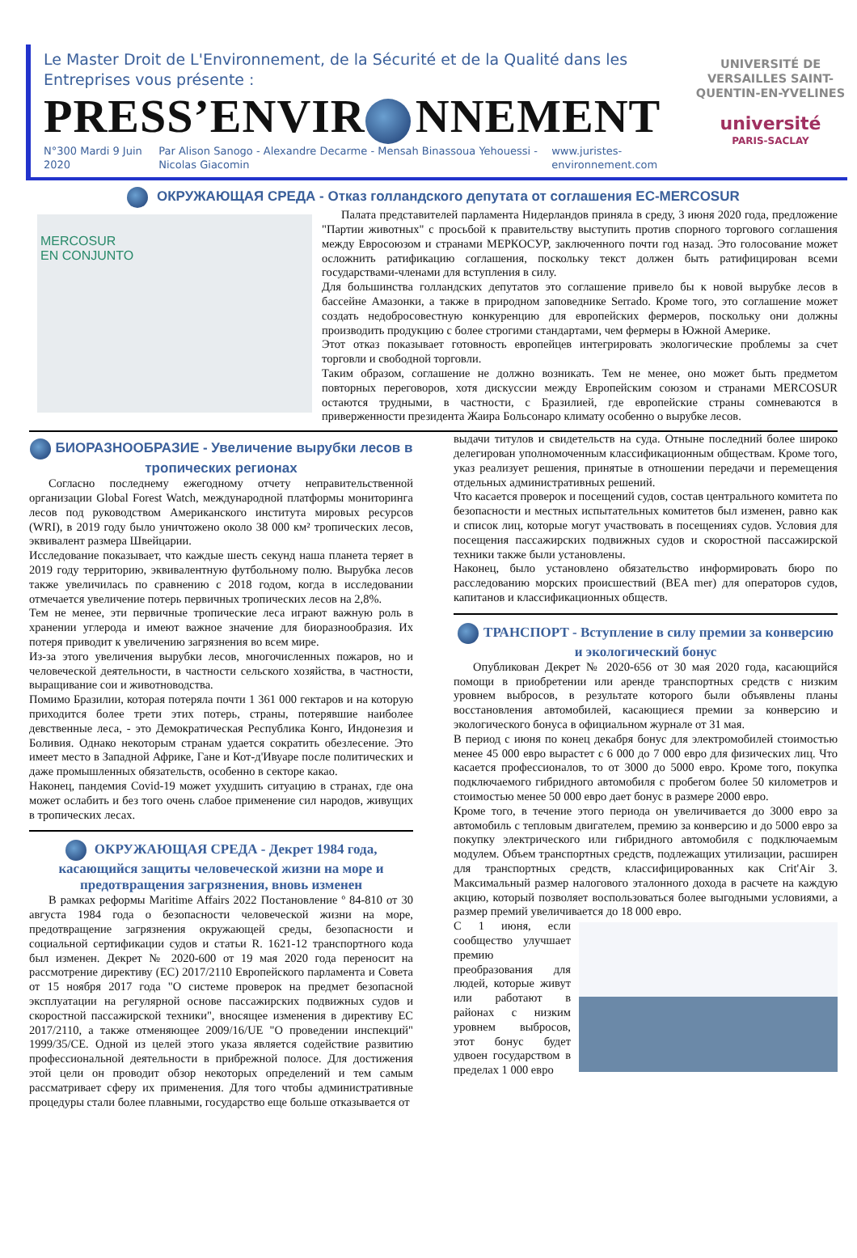Le Master Droit de L'Environnement, de la Sécurité et de la Qualité dans les Entreprises vous présente :
PRESS’ENVIR NNEMENT
N°300 Mardi 9 Juin 2020 Par Alison Sanogo - Alexandre Decarme - Mensah Binassoua Yehouessi - Nicolas Giacomin www.juristes-environnement.com
UNIVERSITÉ DE VERSAILLES SAINT-QUENTIN-EN-YVELINES
université
PARIS-SACLAY
ОКРУЖАЮЩАЯ СРЕДА - Отказ голландского депутата от соглашения ЕС-MERCOSUR
MERCOSUR
EN CONJUNTO
Палата представителей парламента Нидерландов приняла в среду, 3 июня 2020 года, предложение "Партии животных" с просьбой к правительству выступить против спорного торгового соглашения между Евросоюзом и странами МЕРКОСУР, заключенного почти год назад. Это голосование может осложнить ратификацию соглашения, поскольку текст должен быть ратифицирован всеми государствами-членами для вступления в силу.
Для большинства голландских депутатов это соглашение привело бы к новой вырубке лесов в бассейне Амазонки, а также в природном заповеднике Serrado. Кроме того, это соглашение может создать недобросовестную конкуренцию для европейских фермеров, поскольку они должны производить продукцию с более строгими стандартами, чем фермеры в Южной Америке.
Этот отказ показывает готовность европейцев интегрировать экологические проблемы за счет торговли и свободной торговли.
Таким образом, соглашение не должно возникать. Тем не менее, оно может быть предметом повторных переговоров, хотя дискуссии между Европейским союзом и странами MERCOSUR остаются трудными, в частности, с Бразилией, где европейские страны сомневаются в приверженности президента Жаира Больсонаро климату особенно о вырубке лесов.
БИОРАЗНООБРАЗИЕ - Увеличение вырубки лесов в тропических регионах
Согласно последнему ежегодному отчету неправительственной организации Global Forest Watch, международной платформы мониторинга лесов под руководством Американского института мировых ресурсов (WRI), в 2019 году было уничтожено около 38 000 км² тропических лесов, эквивалент размера Швейцарии.
Исследование показывает, что каждые шесть секунд наша планета теряет в 2019 году территорию, эквивалентную футбольному полю. Вырубка лесов также увеличилась по сравнению с 2018 годом, когда в исследовании отмечается увеличение потерь первичных тропических лесов на 2,8%.
Тем не менее, эти первичные тропические леса играют важную роль в хранении углерода и имеют важное значение для биоразнообразия. Их потеря приводит к увеличению загрязнения во всем мире.
Из-за этого увеличения вырубки лесов, многочисленных пожаров, но и человеческой деятельности, в частности сельского хозяйства, в частности, выращивание сои и животноводства.
Помимо Бразилии, которая потеряла почти 1 361 000 гектаров и на которую приходится более трети этих потерь, страны, потерявшие наиболее девственные леса, - это Демократическая Республика Конго, Индонезия и Боливия. Однако некоторым странам удается сократить обезлесение. Это имеет место в Западной Африке, Гане и Кот-д'Ивуаре после политических и даже промышленных обязательств, особенно в секторе какао.
Наконец, пандемия Covid-19 может ухудшить ситуацию в странах, где она может ослабить и без того очень слабое применение сил народов, живущих в тропических лесах.
ОКРУЖАЮЩАЯ СРЕДА - Декрет 1984 года, касающийся защиты человеческой жизни на море и предотвращения загрязнения, вновь изменен
В рамках реформы Maritime Affairs 2022 Постановление º 84-810 от 30 августа 1984 года о безопасности человеческой жизни на море, предотвращение загрязнения окружающей среды, безопасности и социальной сертификации судов и статьи R. 1621-12 транспортного кода был изменен. Декрет № 2020-600 от 19 мая 2020 года переносит на рассмотрение директиву (ЕС) 2017/2110 Европейского парламента и Совета от 15 ноября 2017 года "О системе проверок на предмет безопасной эксплуатации на регулярной основе пассажирских подвижных судов и скоростной пассажирской техники", вносящее изменения в директиву ЕС 2017/2110, а также отменяющее 2009/16/UE "О проведении инспекций" 1999/35/CE. Одной из целей этого указа является содействие развитию профессиональной деятельности в прибрежной полосе. Для достижения этой цели он проводит обзор некоторых определений и тем самым рассматривает сферу их применения. Для того чтобы административные процедуры стали более плавными, государство еще больше отказывается от
выдачи титулов и свидетельств на суда. Отныне последний более широко делегирован уполномоченным классификационным обществам. Кроме того, указ реализует решения, принятые в отношении передачи и перемещения отдельных административных решений.
Что касается проверок и посещений судов, состав центрального комитета по безопасности и местных испытательных комитетов был изменен, равно как и список лиц, которые могут участвовать в посещениях судов. Условия для посещения пассажирских подвижных судов и скоростной пассажирской техники также были установлены.
Наконец, было установлено обязательство информировать бюро по расследованию морских происшествий (BEA mer) для операторов судов, капитанов и классификационных обществ.
ТРАНСПОРТ - Вступление в силу премии за конверсию и экологический бонус
Опубликован Декрет № 2020-656 от 30 мая 2020 года, касающийся помощи в приобретении или аренде транспортных средств с низким уровнем выбросов, в результате которого были объявлены планы восстановления автомобилей, касающиеся премии за конверсию и экологического бонуса в официальном журнале от 31 мая.
В период с июня по конец декабря бонус для электромобилей стоимостью менее 45 000 евро вырастет с 6 000 до 7 000 евро для физических лиц. Что касается профессионалов, то от 3000 до 5000 евро. Кроме того, покупка подключаемого гибридного автомобиля с пробегом более 50 километров и стоимостью менее 50 000 евро дает бонус в размере 2000 евро.
Кроме того, в течение этого периода он увеличивается до 3000 евро за автомобиль с тепловым двигателем, премию за конверсию и до 5000 евро за покупку электрического или гибридного автомобиля с подключаемым модулем. Объем транспортных средств, подлежащих утилизации, расширен для транспортных средств, классифицированных как Crit'Air 3. Максимальный размер налогового эталонного дохода в расчете на каждую акцию, который позволяет воспользоваться более выгодными условиями, а размер премий увеличивается до 18 000 евро.
С 1 июня, если сообщество улучшает премию преобразования для людей, которые живут или работают в районах с низким уровнем выбросов, этот бонус будет удвоен государством в пределах 1 000 евро